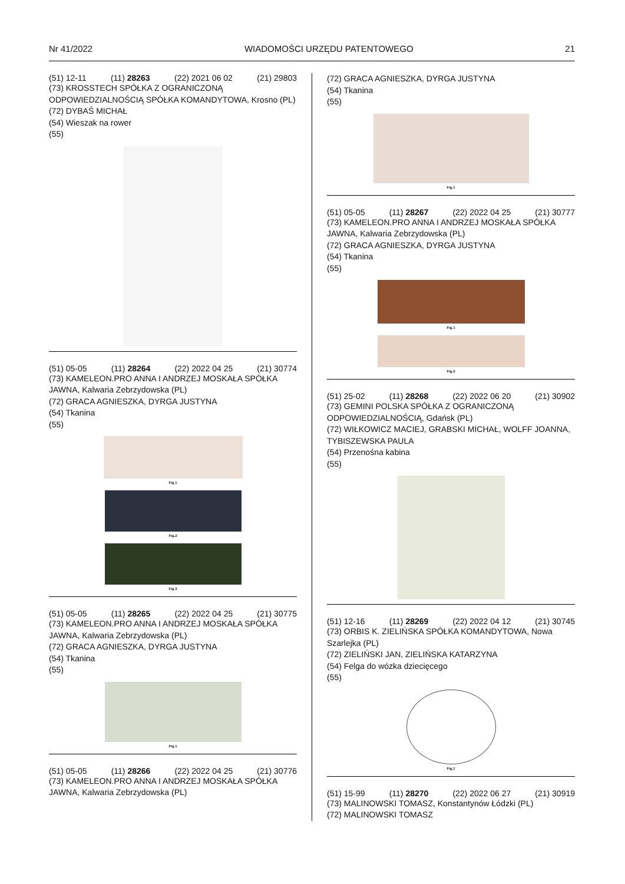Nr 41/2022 WIADOMOŚCI URZĘDU PATENTOWEGO 21
(51) 12-11 (11) 28263 (22) 2021 06 02 (21) 29803
(73) KROSSTECH SPÓŁKA Z OGRANICZONĄ ODPOWIEDZIALNOŚCIĄ SPÓŁKA KOMANDYTOWA, Krosno (PL)
(72) DYBAŚ MICHAŁ
(54) Wieszak na rower
(55)
(51) 05-05 (11) 28264 (22) 2022 04 25 (21) 30774
(73) KAMELEON.PRO ANNA I ANDRZEJ MOSKAŁA SPÓŁKA JAWNA, Kalwaria Zebrzydowska (PL)
(72) GRACA AGNIESZKA, DYRGA JUSTYNA
(54) Tkanina
(55)
Fig.1
Fig.2
Fig.3
(51) 05-05 (11) 28265 (22) 2022 04 25 (21) 30775
(73) KAMELEON.PRO ANNA I ANDRZEJ MOSKAŁA SPÓŁKA JAWNA, Kalwaria Zebrzydowska (PL)
(72) GRACA AGNIESZKA, DYRGA JUSTYNA
(54) Tkanina
(55)
Fig.1
(51) 05-05 (11) 28266 (22) 2022 04 25 (21) 30776
(73) KAMELEON.PRO ANNA I ANDRZEJ MOSKAŁA SPÓŁKA JAWNA, Kalwaria Zebrzydowska (PL)
(72) GRACA AGNIESZKA, DYRGA JUSTYNA
(54) Tkanina
(55)
Fig.1
(51) 05-05 (11) 28267 (22) 2022 04 25 (21) 30777
(73) KAMELEON.PRO ANNA I ANDRZEJ MOSKAŁA SPÓŁKA JAWNA, Kalwaria Zebrzydowska (PL)
(72) GRACA AGNIESZKA, DYRGA JUSTYNA
(54) Tkanina
(55)
Fig.1
Fig.2
(51) 25-02 (11) 28268 (22) 2022 06 20 (21) 30902
(73) GEMINI POLSKA SPÓŁKA Z OGRANICZONĄ ODPOWIEDZIALNOŚCIĄ, Gdańsk (PL)
(72) WIŁKOWICZ MACIEJ, GRABSKI MICHAŁ, WOLFF JOANNA, TYBISZEWSKA PAULA
(54) Przenośna kabina
(55)
(51) 12-16 (11) 28269 (22) 2022 04 12 (21) 30745
(73) ORBIS K. ZIELIŃSKA SPÓŁKA KOMANDYTOWA, Nowa Szarlejka (PL)
(72) ZIELIŃSKI JAN, ZIELIŃSKA KATARZYNA
(54) Felga do wózka dziecięcego
(55)
Fig.1
(51) 15-99 (11) 28270 (22) 2022 06 27 (21) 30919
(73) MALINOWSKI TOMASZ, Konstantynów Łódzki (PL)
(72) MALINOWSKI TOMASZ